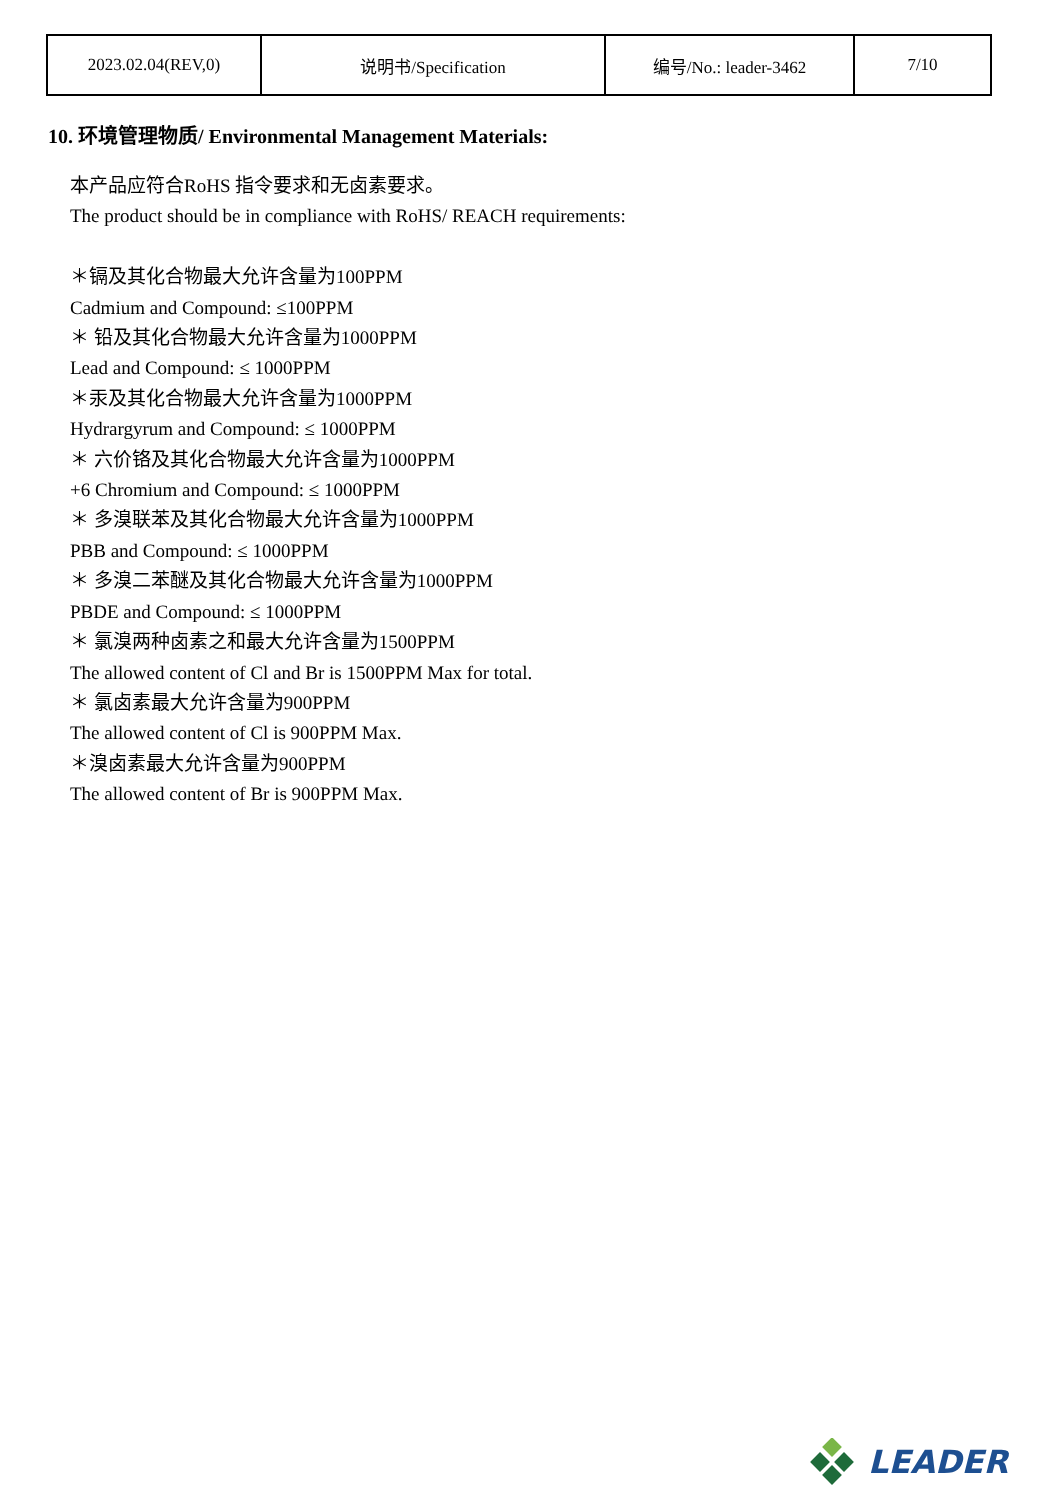| 2023.02.04(REV,0) | 说明书/Specification | 编号/No.: leader-3462 | 7/10 |
10. 环境管理物质/ Environmental Management Materials:
本产品应符合RoHS 指令要求和无卤素要求。
The product should be in compliance with RoHS/ REACH requirements:
＊镉及其化合物最大允许含量为100PPM
Cadmium and Compound: ≤100PPM
＊ 铅及其化合物最大允许含量为1000PPM
Lead and Compound: ≤ 1000PPM
＊汞及其化合物最大允许含量为1000PPM
Hydrargyrum and Compound: ≤ 1000PPM
＊ 六价铬及其化合物最大允许含量为1000PPM
+6 Chromium and Compound: ≤ 1000PPM
＊ 多溴联苯及其化合物最大允许含量为1000PPM
PBB and Compound: ≤ 1000PPM
＊ 多溴二苯醚及其化合物最大允许含量为1000PPM
PBDE and Compound: ≤ 1000PPM
＊ 氯溴两种卤素之和最大允许含量为1500PPM
The allowed content of Cl and Br is 1500PPM Max for total.
＊ 氯卤素最大允许含量为900PPM
The allowed content of Cl is 900PPM Max.
＊溴卤素最大允许含量为900PPM
The allowed content of Br is 900PPM Max.
LEADER